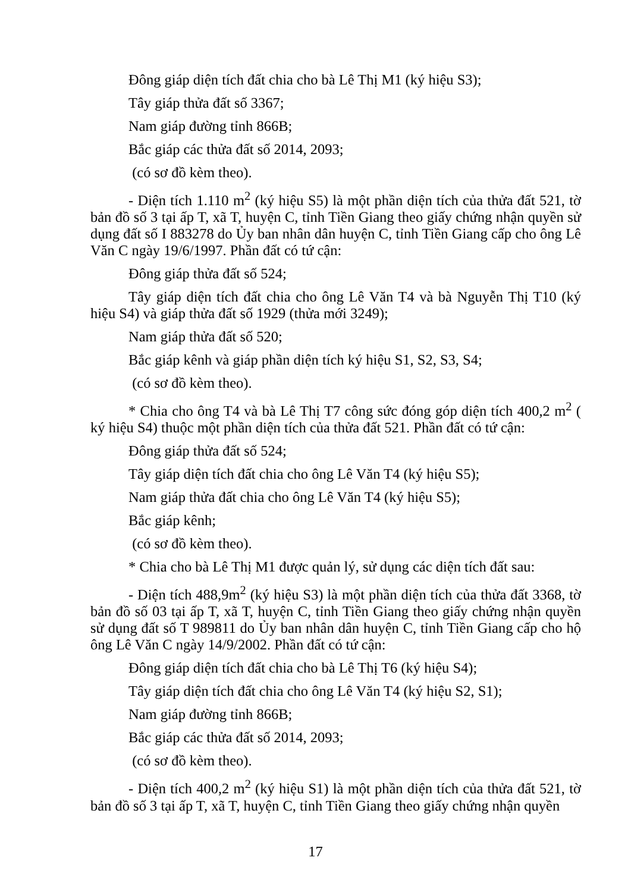Đông giáp diện tích đất chia cho bà Lê Thị M1 (ký hiệu S3);
Tây giáp thửa đất số 3367;
Nam giáp đường tỉnh 866B;
Bắc giáp các thửa đất số 2014, 2093;
(có sơ đồ kèm theo).
- Diện tích 1.110 m<sup>2</sup> (ký hiệu S5) là một phần diện tích của thửa đất 521, tờ bản đồ số 3 tại ấp T, xã T, huyện C, tỉnh Tiền Giang theo giấy chứng nhận quyền sử dụng đất số I 883278 do Ủy ban nhân dân huyện C, tỉnh Tiền Giang cấp cho ông Lê Văn C ngày 19/6/1997. Phần đất có tứ cận:
Đông giáp thửa đất số 524;
Tây giáp diện tích đất chia cho ông Lê Văn T4 và bà Nguyễn Thị T10 (ký hiệu S4) và giáp thửa đất số 1929 (thửa mới 3249);
Nam giáp thửa đất số 520;
Bắc giáp kênh và giáp phần diện tích ký hiệu S1, S2, S3, S4;
(có sơ đồ kèm theo).
* Chia cho ông T4 và bà Lê Thị T7 công sức đóng góp diện tích 400,2 m<sup>2</sup> ( ký hiệu S4) thuộc một phần diện tích của thửa đất 521. Phần đất có tứ cận:
Đông giáp thửa đất số 524;
Tây giáp diện tích đất chia cho ông Lê Văn T4 (ký hiệu S5);
Nam giáp thửa đất chia cho ông Lê Văn T4 (ký hiệu S5);
Bắc giáp kênh;
(có sơ đồ kèm theo).
* Chia cho bà Lê Thị M1 được quản lý, sử dụng các diện tích đất sau:
- Diện tích 488,9m<sup>2</sup> (ký hiệu S3) là một phần diện tích của thửa đất 3368, tờ bản đồ số 03 tại ấp T, xã T, huyện C, tỉnh Tiền Giang theo giấy chứng nhận quyền sử dụng đất số T 989811 do Ủy ban nhân dân huyện C, tỉnh Tiền Giang cấp cho hộ ông Lê Văn C ngày 14/9/2002. Phần đất có tứ cận:
Đông giáp diện tích đất chia cho bà Lê Thị T6 (ký hiệu S4);
Tây giáp diện tích đất chia cho ông Lê Văn T4 (ký hiệu S2, S1);
Nam giáp đường tỉnh 866B;
Bắc giáp các thửa đất số 2014, 2093;
(có sơ đồ kèm theo).
- Diện tích 400,2 m<sup>2</sup> (ký hiệu S1) là một phần diện tích của thửa đất 521, tờ bản đồ số 3 tại ấp T, xã T, huyện C, tỉnh Tiền Giang theo giấy chứng nhận quyền
17